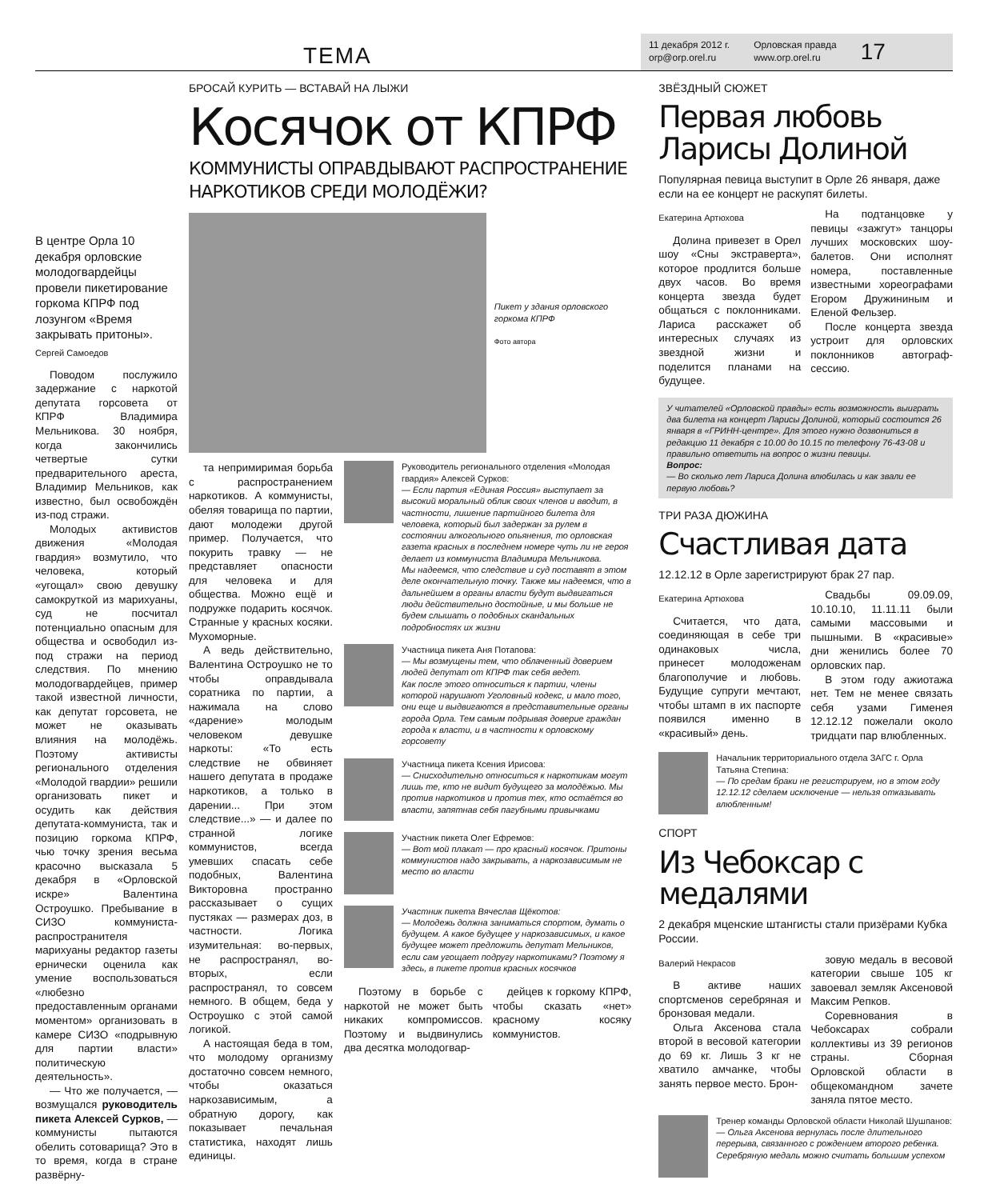ТЕМА
11 декабря 2012 г.
orp@orp.orel.ru
Орловская правда
www.orp.orel.ru
17
В центре Орла 10 декабря орловские молодогвардейцы провели пикетирование горкома КПРФ под лозунгом «Время закрывать притоны».
Сергей Самоедов
Поводом послужило задержание с наркотой депутата горсовета от КПРФ Владимира Мельникова. 30 ноября, когда закончились четвертые сутки предварительного ареста, Владимир Мельников, как известно, был освобождён из-под стражи.
Молодых активистов движения «Молодая гвардия» возмутило, что человека, который «угощал» свою девушку самокруткой из марихуаны, суд не посчитал потенциально опасным для общества и освободил из-под стражи на период следствия. По мнению молодогвардейцев, пример такой известной личности, как депутат горсовета, не может не оказывать влияния на молодёжь. Поэтому активисты регионального отделения «Молодой гвардии» решили организовать пикет и осудить как действия депутата-коммуниста, так и позицию горкома КПРФ, чью точку зрения весьма красочно высказала 5 декабря в «Орловской искре» Валентина Остроушко. Пребывание в СИЗО коммуниста-распространителя марихуаны редактор газеты ернически оценила как умение воспользоваться «любезно предоставленным органами моментом» организовать в камере СИЗО «подрывную для партии власти» политическую деятельность».
— Что же получается, — возмущался руководитель пикета Алексей Сурков, — коммунисты пытаются обелить сотоварища? Это в то время, когда в стране развёрну-
БРОСАЙ КУРИТЬ — ВСТАВАЙ НА ЛЫЖИ
Косячок от КПРФ
КОММУНИСТЫ ОПРАВДЫВАЮТ РАСПРОСТРАНЕНИЕ НАРКОТИКОВ СРЕДИ МОЛОДЁЖИ?
Пикет у здания орловского горкома КПРФ
Фото автора
та непримиримая борьба с распространением наркотиков. А коммунисты, обеляя товарища по партии, дают молодежи другой пример. Получается, что покурить травку — не представляет опасности для человека и для общества. Можно ещё и подружке подарить косячок. Странные у красных косяки. Мухоморные.
А ведь действительно, Валентина Остроушко не то чтобы оправдывала соратника по партии, а нажимала на слово «дарение» молодым человеком девушке наркоты: «То есть следствие не обвиняет нашего депутата в продаже наркотиков, а только в дарении... При этом следствие...» — и далее по странной логике коммунистов, всегда умевших спасать себе подобных, Валентина Викторовна пространно рассказывает о сущих пустяках — размерах доз, в частности. Логика изумительная: во-первых, не распространял, во-вторых, если распространял, то совсем немного. В общем, беда у Остроушко с этой самой логикой.
А настоящая беда в том, что молодому организму достаточно совсем немного, чтобы оказаться наркозависимым, а обратную дорогу, как показывает печальная статистика, находят лишь единицы.
Руководитель регионального отделения «Молодая гвардия» Алексей Сурков:
— Если партия «Единая Россия» выступает за высокий моральный облик своих членов и вводит, в частности, лишение партийного билета для человека, который был задержан за рулем в состоянии алкогольного опьянения, то орловская газета красных в последнем номере чуть ли не героя делает из коммуниста Владимира Мельникова.
Мы надеемся, что следствие и суд поставят в этом деле окончательную точку. Также мы надеемся, что в дальнейшем в органы власти будут выдвигаться люди действительно достойные, и мы больше не будем слышать о подобных скандальных подробностях их жизни
Участница пикета Аня Потапова:
— Мы возмущены тем, что облаченный доверием людей депутат от КПРФ так себя ведет.
Как после этого относиться к партии, члены которой нарушают Уголовный кодекс, и мало того, они еще и выдвигаются в представительные органы города Орла. Тем самым подрывая доверие граждан города к власти, и в частности к орловскому горсовету
Участница пикета Ксения Ирисова:
— Снисходительно относиться к наркотикам могут лишь те, кто не видит будущего за молодёжью. Мы против наркотиков и против тех, кто остаётся во власти, запятнав себя пагубными привычками
Участник пикета Олег Ефремов:
— Вот мой плакат — про красный косячок. Притоны коммунистов надо закрывать, а наркозависимым не место во власти
Участник пикета Вячеслав Щёкотов:
— Молодежь должна заниматься спортом, думать о будущем. А какое будущее у наркозависимых, и какое будущее может предложить депутат Мельников, если сам угощает подругу наркотиками? Поэтому я здесь, в пикете против красных косячков
Поэтому в борьбе с наркотой не может быть никаких компромиссов. Поэтому и выдвинулись два десятка молодогвар-
дейцев к горкому КПРФ, чтобы сказать «нет» красному косяку коммунистов.
ЗВЁЗДНЫЙ СЮЖЕТ
Первая любовь Ларисы Долиной
Популярная певица выступит в Орле 26 января, даже если на ее концерт не раскупят билеты.
Екатерина Артюхова
Долина привезет в Орел шоу «Сны экстраверта», которое продлится больше двух часов. Во время концерта звезда будет общаться с поклонниками. Лариса расскажет об интересных случаях из звездной жизни и поделится планами на будущее.
На подтанцовке у певицы «зажгут» танцоры лучших московских шоу-балетов. Они исполнят номера, поставленные известными хореографами Егором Дружининым и Еленой Фельзер.
После концерта звезда устроит для орловских поклонников автограф-сессию.
У читателей «Орловской правды» есть возможность выиграть два билета на концерт Ларисы Долиной, который состоится 26 января в «ГРИНН-центре». Для этого нужно дозвониться в редакцию 11 декабря с 10.00 до 10.15 по телефону 76-43-08 и правильно ответить на вопрос о жизни певицы.
Вопрос:
— Во сколько лет Лариса Долина влюбилась и как звали ее первую любовь?
ТРИ РАЗА ДЮЖИНА
Счастливая дата
12.12.12 в Орле зарегистрируют брак 27 пар.
Екатерина Артюхова
Считается, что дата, соединяющая в себе три одинаковых числа, принесет молодоженам благополучие и любовь. Будущие супруги мечтают, чтобы штамп в их паспорте появился именно в «красивый» день.
Свадьбы 09.09.09, 10.10.10, 11.11.11 были самыми массовыми и пышными. В «красивые» дни женились более 70 орловских пар.
В этом году ажиотажа нет. Тем не менее связать себя узами Гименея 12.12.12 пожелали около тридцати пар влюбленных.
Начальник территориального отдела ЗАГС г. Орла Татьяна Степина:
— По средам браки не регистрируем, но в этом году 12.12.12 сделаем исключение — нельзя отказывать влюбленным!
СПОРТ
Из Чебоксар с медалями
2 декабря мценские штангисты стали призёрами Кубка России.
Валерий Некрасов
В активе наших спортсменов серебряная и бронзовая медали.
Ольга Аксенова стала второй в весовой категории до 69 кг. Лишь 3 кг не хватило амчанке, чтобы занять первое место. Брон-
зовую медаль в весовой категории свыше 105 кг завоевал земляк Аксеновой Максим Репков.
Соревнования в Чебоксарах собрали коллективы из 39 регионов страны. Сборная Орловской области в общекомандном зачете заняла пятое место.
Тренер команды Орловской области Николай Шушпанов:
— Ольга Аксенова вернулась после длительного перерыва, связанного с рождением второго ребенка. Серебряную медаль можно считать большим успехом